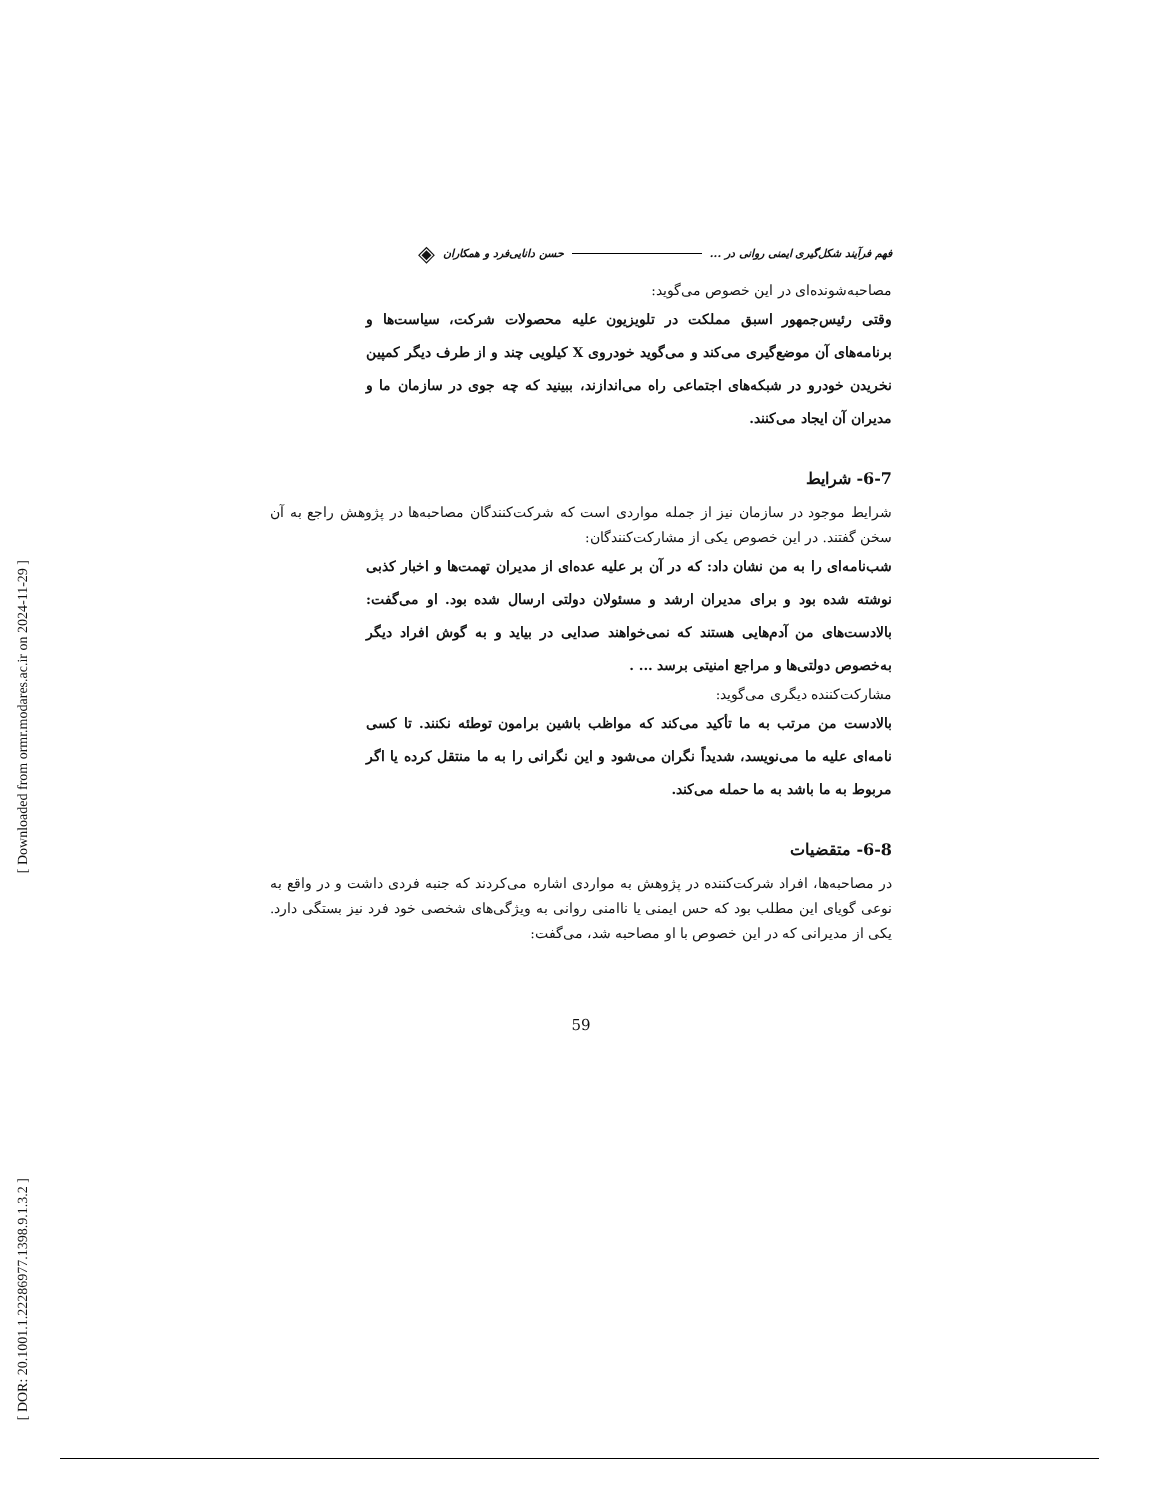[ Downloaded from ormr.modares.ac.ir on 2024-11-29 ]
[ DOR: 20.1001.1.22286977.1398.9.1.3.2 ]
فهم فرآیند شکل‌گیری ایمنی روانی در ... حسن دانایی‌فرد و همکاران ◈
مصاحبه‌شونده‌ای در این خصوص می‌گوید:
وقتی رئیس‌جمهور اسبق مملکت در تلویزیون علیه محصولات شرکت، سیاست‌ها و برنامه‌های آن موضع‌گیری می‌کند و می‌گوید خودروی X کیلویی چند و از طرف دیگر کمپین نخریدن خودرو در شبکه‌های اجتماعی راه می‌اندازند، ببینید که چه جوی در سازمان ما و مدیران آن ایجاد می‌کنند.
6-7- شرایط
شرایط موجود در سازمان نیز از جمله مواردی است که شرکت‌کنندگان مصاحبه‌ها در پژوهش راجع به آن سخن گفتند. در این خصوص یکی از مشارکت‌کنندگان:
شب‌نامه‌ای را به من نشان داد: که در آن بر علیه عده‌ای از مدیران تهمت‌ها و اخبار کذبی نوشته شده بود و برای مدیران ارشد و مسئولان دولتی ارسال شده بود. او می‌گفت: بالادست‌های من آدم‌هایی هستند که نمی‌خواهند صدایی در بیاید و به گوش افراد دیگر به‌خصوص دولتی‌ها و مراجع امنیتی برسد ... .
مشارکت‌کننده دیگری می‌گوید:
بالادست من مرتب به ما تأکید می‌کند که مواظب باشین برامون توطئه نکنند. تا کسی نامه‌ای علیه ما می‌نویسد، شدیداً نگران می‌شود و این نگرانی را به ما منتقل کرده یا اگر مربوط به ما باشد به ما حمله می‌کند.
6-8- متقضیات
در مصاحبه‌ها، افراد شرکت‌کننده در پژوهش به مواردی اشاره می‌کردند که جنبه فردی داشت و در واقع به نوعی گویای این مطلب بود که حس ایمنی یا ناامنی روانی به ویژگی‌های شخصی خود فرد نیز بستگی دارد. یکی از مدیرانی که در این خصوص با او مصاحبه شد، می‌گفت:
59